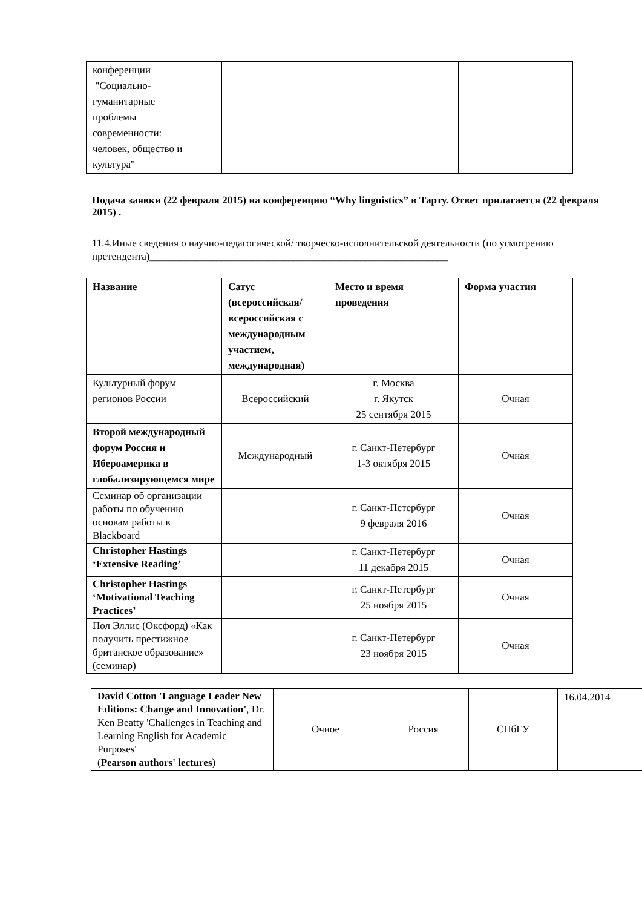| конференции "Социально- гуманитарные проблемы современности: человек, общество и культура" | | | |
Подача заявки (22 февраля 2015) на конференцию “Why linguistics” в Тарту. Ответ прилагается (22 февраля 2015) .
11.4.Иные сведения о научно-педагогической/ творческо-исполнительской деятельности (по усмотрению претендента)__________________________________________________________
| Название | Сатус (всероссийская/ всероссийская с международным участием, международная) | Место и время проведения | Форма участия |
| Культурный форум регионов России | Всероссийский | г. Москва г. Якутск 25 сентября 2015 | Очная |
| Второй международный форум Россия и Ибероамерика в глобализирующемся мире | Международный | г. Санкт-Петербург 1-3 октября 2015 | Очная |
| Семинар об организации работы по обучению основам работы в Blackboard | | г. Санкт-Петербург 9 февраля 2016 | Очная |
| Christopher Hastings ‘Extensive Reading’ | | г. Санкт-Петербург 11 декабря 2015 | Очная |
| Christopher Hastings ‘Motivational Teaching Practices’ | | г. Санкт-Петербург 25 ноября 2015 | Очная |
| Пол Эллис (Оксфорд) «Как получить престижное британское образование» (семинар) | | г. Санкт-Петербург 23 ноября 2015 | Очная |
| David Cotton 'Language Leader New Editions: Change and Innovation' , Dr. Ken Beatty 'Challenges in Teaching and Learning English for Academic Purposes' ( Pearson authors' lectures ) | Очное | Россия | СПбГУ | 16.04.2014 |